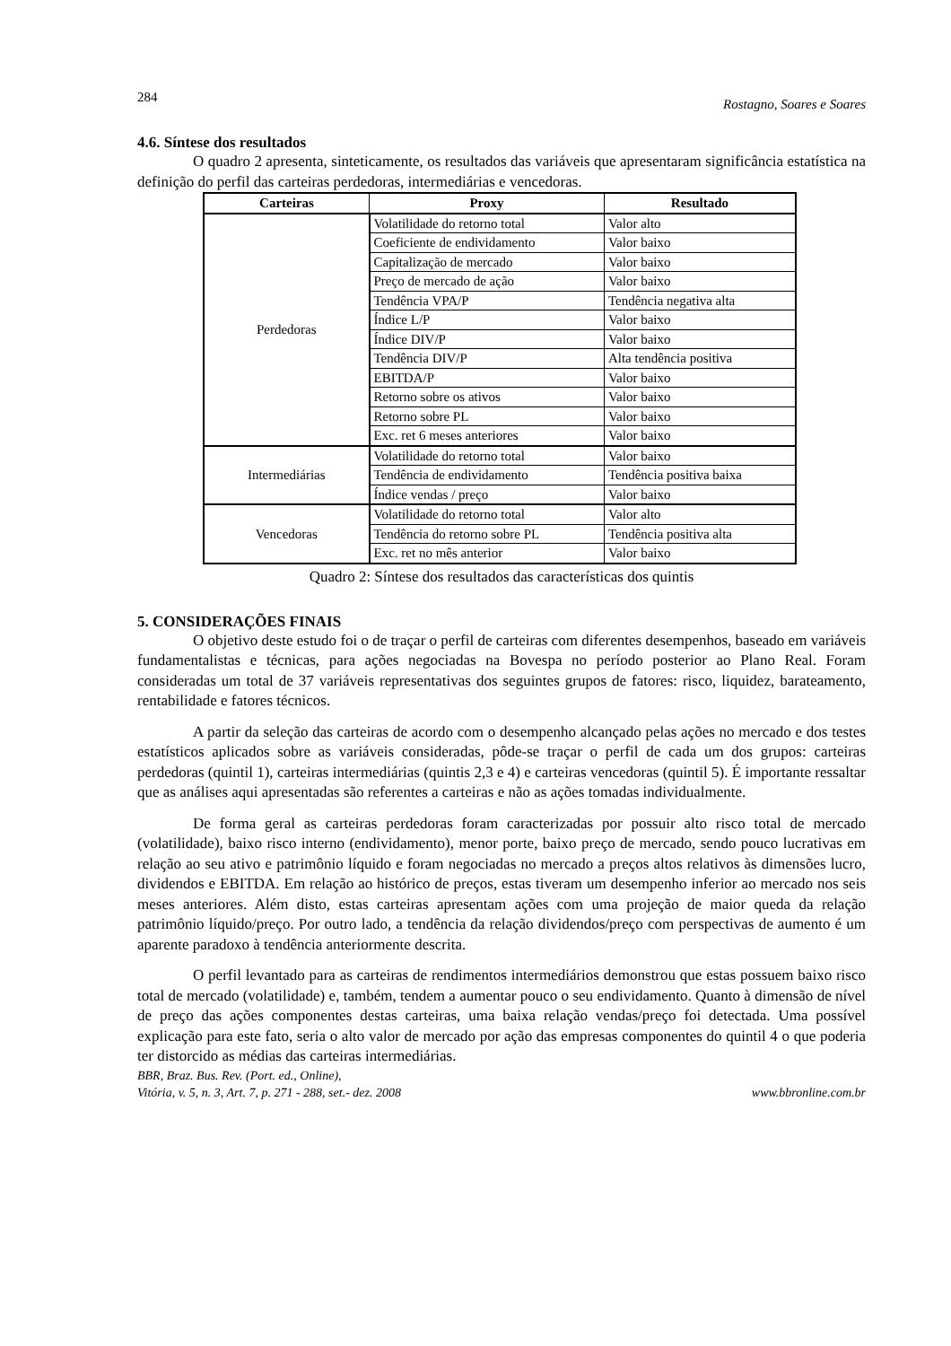284 Rostagno, Soares e Soares
4.6. Síntese dos resultados
O quadro 2 apresenta, sinteticamente, os resultados das variáveis que apresentaram significância estatística na definição do perfil das carteiras perdedoras, intermediárias e vencedoras.
| Carteiras | Proxy | Resultado |
| --- | --- | --- |
| Perdedoras | Volatilidade do retorno total | Valor alto |
| | Coeficiente de endividamento | Valor baixo |
| | Capitalização de mercado | Valor baixo |
| | Preço de mercado de ação | Valor baixo |
| | Tendência VPA/P | Tendência negativa alta |
| | Índice L/P | Valor baixo |
| | Índice DIV/P | Valor baixo |
| | Tendência DIV/P | Alta tendência positiva |
| | EBITDA/P | Valor baixo |
| | Retorno sobre os ativos | Valor baixo |
| | Retorno sobre PL | Valor baixo |
| | Exc. ret 6 meses anteriores | Valor baixo |
| Intermediárias | Volatilidade do retorno total | Valor baixo |
| | Tendência de endividamento | Tendência positiva baixa |
| | Índice vendas / preço | Valor baixo |
| Vencedoras | Volatilidade do retorno total | Valor alto |
| | Tendência do retorno sobre PL | Tendência positiva alta |
| | Exc. ret no mês anterior | Valor baixo |
Quadro 2: Síntese dos resultados das características dos quintis
5. CONSIDERAÇÕES FINAIS
O objetivo deste estudo foi o de traçar o perfil de carteiras com diferentes desempenhos, baseado em variáveis fundamentalistas e técnicas, para ações negociadas na Bovespa no período posterior ao Plano Real. Foram consideradas um total de 37 variáveis representativas dos seguintes grupos de fatores: risco, liquidez, barateamento, rentabilidade e fatores técnicos.
A partir da seleção das carteiras de acordo com o desempenho alcançado pelas ações no mercado e dos testes estatísticos aplicados sobre as variáveis consideradas, pôde-se traçar o perfil de cada um dos grupos: carteiras perdedoras (quintil 1), carteiras intermediárias (quintis 2,3 e 4) e carteiras vencedoras (quintil 5). É importante ressaltar que as análises aqui apresentadas são referentes a carteiras e não as ações tomadas individualmente.
De forma geral as carteiras perdedoras foram caracterizadas por possuir alto risco total de mercado (volatilidade), baixo risco interno (endividamento), menor porte, baixo preço de mercado, sendo pouco lucrativas em relação ao seu ativo e patrimônio líquido e foram negociadas no mercado a preços altos relativos às dimensões lucro, dividendos e EBITDA. Em relação ao histórico de preços, estas tiveram um desempenho inferior ao mercado nos seis meses anteriores. Além disto, estas carteiras apresentam ações com uma projeção de maior queda da relação patrimônio líquido/preço. Por outro lado, a tendência da relação dividendos/preço com perspectivas de aumento é um aparente paradoxo à tendência anteriormente descrita.
O perfil levantado para as carteiras de rendimentos intermediários demonstrou que estas possuem baixo risco total de mercado (volatilidade) e, também, tendem a aumentar pouco o seu endividamento. Quanto à dimensão de nível de preço das ações componentes destas carteiras, uma baixa relação vendas/preço foi detectada. Uma possível explicação para este fato, seria o alto valor de mercado por ação das empresas componentes do quintil 4 o que poderia ter distorcido as médias das carteiras intermediárias.
BBR, Braz. Bus. Rev. (Port. ed., Online),
Vitória, v. 5, n. 3, Art. 7, p. 271 - 288, set.- dez. 2008 www.bbronline.com.br